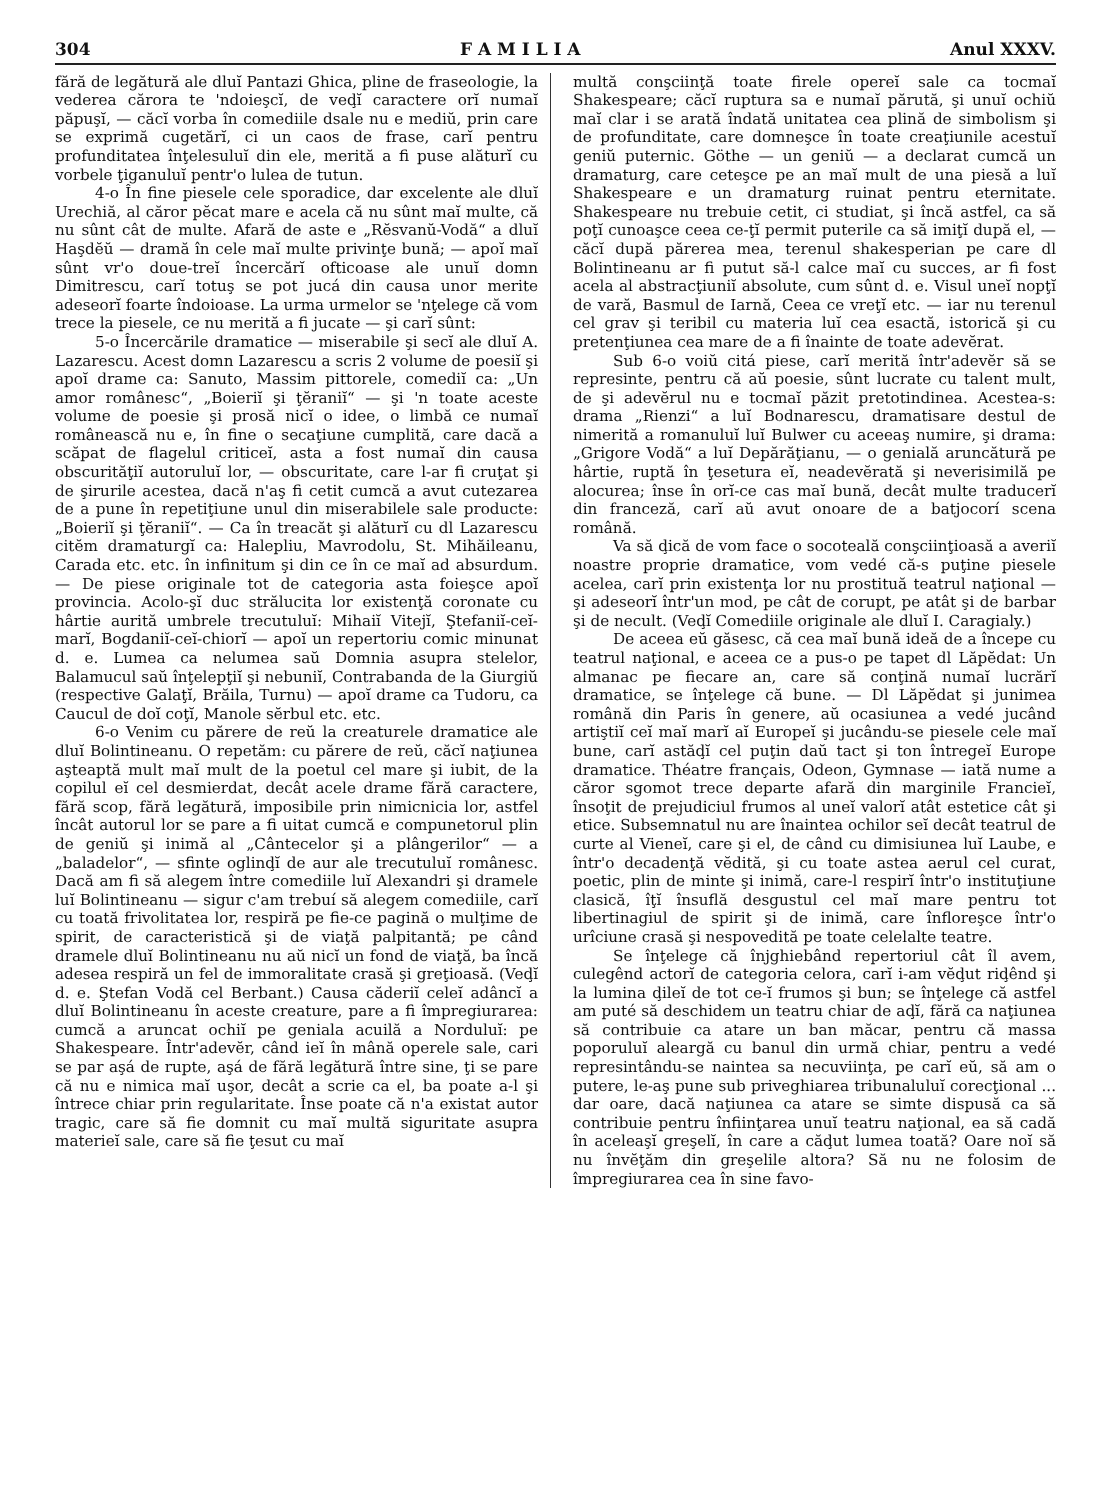304 F A M I L I A Anul XXXV.
fără de legătură ale dluĭ Pantazi Ghica, pline de fraseologie, la vederea cărora te 'ndoieşcĭ, de veḑĭ caractere orĭ numaĭ păpuşĭ, — căcĭ vorba în comediile dsale nu e mediŭ, prin care se exprimă cugetărĭ, ci un caos de frase, carĭ pentru profunditatea înţelesuluĭ din ele, merită a fi puse alăturĭ cu vorbele ţiganuluĭ pentr'o lulea de tutun.
4-o În fine piesele cele sporadice, dar excelente ale dluĭ Urechiă, al căror pĕcat mare e acela că nu sûnt maĭ multe, că nu sûnt cât de multe. Afară de aste e „Rĕsvanŭ-Vodă“ a dluĭ Haşdĕŭ — dramă în cele maĭ multe privinţe bună; — apoĭ maĭ sûnt vr'o doue-treĭ încercărĭ ofticoase ale unuĭ domn Dimitrescu, carĭ totuş se pot jucá din causa unor merite adeseorĭ foarte îndoioase. La urma urmelor se 'nţelege că vom trece la piesele, ce nu merită a fi jucate — şi carĭ sûnt:
5-o Încercările dramatice — miserabile şi secĭ ale dluĭ A. Lazarescu. Acest domn Lazarescu a scris 2 volume de poesiĭ şi apoĭ drame ca: Sanuto, Massim pittorele, comediĭ ca: „Un amor românesc“, „Boieriĭ şi ţĕraniĭ“ — şi 'n toate aceste volume de poesie şi prosă nicĭ o idee, o limbă ce numaĭ românească nu e, în fine o secaţiune cumplită, care dacă a scăpat de flagelul criticeĭ, asta a fost numaĭ din causa obscurităţiĭ autoruluĭ lor, — obscuritate, care l-ar fi cruţat şi de şirurile acestea, dacă n'aş fi cetit cumcă a avut cutezarea de a pune în repetiţiune unul din miserabilele sale producte: „Boieriĭ şi ţĕraniĭ“. — Ca în treacăt şi alăturĭ cu dl Lazarescu citĕm dramaturgĭ ca: Halepliu, Mavrodolu, St. Mihăileanu, Carada etc. etc. în infinitum şi din ce în ce maĭ ad absurdum. — De piese originale tot de categoria asta foieşce apoĭ provincia. Acolo-şĭ duc strălucita lor existenţă coronate cu hârtie aurită umbrele trecutuluĭ: Mihaiĭ Vitejĭ, Ştefaniĭ-ceĭ-marĭ, Bogdaniĭ-ceĭ-chiorĭ — apoĭ un repertoriu comic minunat d. e. Lumea ca nelumea saŭ Domnia asupra stelelor, Balamucul saŭ înţelepţiĭ şi nebuniĭ, Contrabanda de la Giurgiŭ (respective Galaţĭ, Brăila, Turnu) — apoĭ drame ca Tudoru, ca Caucul de doĭ coţĭ, Manole sĕrbul etc. etc.
6-o Venim cu părere de reŭ la creaturele dramatice ale dluĭ Bolintineanu. O repetăm: cu părere de reŭ, căcĭ naţiunea aşteaptă mult maĭ mult de la poetul cel mare şi iubit, de la copilul eĭ cel desmierdat, decât acele drame fără caractere, fără scop, fără legătură, imposibile prin nimicnicia lor, astfel încât autorul lor se pare a fi uitat cumcă e compunetorul plin de geniŭ şi inimă al „Cântecelor şi a plângerilor“ — a „baladelor“, — sfinte oglinḑĭ de aur ale trecutuluĭ românesc. Dacă am fi să alegem între comediile luĭ Alexandri şi dramele luĭ Bolintineanu — sigur c'am trebuí să alegem comediile, carĭ cu toată frivolitatea lor, respiră pe fie-ce pagină o mulţime de spirit, de caracteristică şi de viaţă palpitantă; pe când dramele dluĭ Bolintineanu nu aŭ nicĭ un fond de viaţă, ba încă adesea respiră un fel de immoralitate crasă şi greţioasă. (Veḑĭ d. e. Ştefan Vodă cel Berbant.) Causa căderiĭ celeĭ adâncĭ a dluĭ Bolintineanu în aceste creature, pare a fi împregiurarea: cumcă a aruncat ochiĭ pe geniala acuilă a Norduluĭ: pe Shakespeare. Într'adevĕr, când ieĭ în mână operele sale, cari se par aşá de rupte, aşá de fără legătură între sine, ţi se pare că nu e nimica maĭ uşor, decât a scrie ca el, ba poate a-l şi întrece chiar prin regularitate. Înse poate că n'a existat autor tragic, care să fie domnit cu maĭ multă siguritate asupra materieĭ sale, care să fie ţesut cu maĭ
multă conşciinţă toate firele opereĭ sale ca tocmaĭ Shakespeare; căcĭ ruptura sa e numaĭ părută, şi unuĭ ochiŭ maĭ clar i se arată îndată unitatea cea plină de simbolism şi de profunditate, care domneşce în toate creaţiunile acestuĭ geniŭ puternic. Göthe — un geniŭ — a declarat cumcă un dramaturg, care ceteşce pe an maĭ mult de una piesă a luĭ Shakespeare e un dramaturg ruinat pentru eternitate. Shakespeare nu trebuie cetit, ci studiat, şi încă astfel, ca să poţĭ cunoaşce ceea ce-ţĭ permit puterile ca să imiţĭ după el, — căcĭ după părerea mea, terenul shakesperian pe care dl Bolintineanu ar fi putut să-l calce maĭ cu succes, ar fi fost acela al abstracţiuniĭ absolute, cum sûnt d. e. Visul uneĭ nopţĭ de vară, Basmul de Iarnă, Ceea ce vreţĭ etc. — iar nu terenul cel grav şi teribil cu materia luĭ cea esactă, istorică şi cu pretenţiunea cea mare de a fi înainte de toate adevĕrat.
Sub 6-o voiŭ citá piese, carĭ merită într'adevĕr să se represinte, pentru că aŭ poesie, sûnt lucrate cu talent mult, de şi adevĕrul nu e tocmaĭ păzit pretotindinea. Acestea-s: drama „Rienzi“ a luĭ Bodnarescu, dramatisare destul de nimerită a romanuluĭ luĭ Bulwer cu aceeaş numire, şi drama: „Grigore Vodă“ a luĭ Depărăţianu, — o genială aruncătură pe hârtie, ruptă în ţesetura eĭ, neadevĕrată şi neverisimilă pe alocurea; înse în orĭ-ce cas maĭ bună, decât multe traducerĭ din franceză, carĭ aŭ avut onoare de a batjocorí scena română.
Va să ḑică de vom face o socoteală conşciinţioasă a averiĭ noastre proprie dramatice, vom vedé că-s puţine piesele acelea, carĭ prin existenţa lor nu prostituă teatrul naţional — şi adeseorĭ într'un mod, pe cât de corupt, pe atât şi de barbar şi de necult. (Veḑĭ Comediile originale ale dluĭ I. Caragialy.)
De aceea eŭ găsesc, că cea maĭ bună ideă de a începe cu teatrul naţional, e aceea ce a pus-o pe tapet dl Lăpĕdat: Un almanac pe fiecare an, care să conţină numaĭ lucrărĭ dramatice, se înţelege că bune. — Dl Lăpĕdat şi junimea română din Paris în genere, aŭ ocasiunea a vedé jucând artiştiĭ ceĭ maĭ marĭ aĭ Europeĭ şi jucându-se piesele cele maĭ bune, carĭ astăḑĭ cel puţin daŭ tact şi ton întregeĭ Europe dramatice. Théatre français, Odeon, Gymnase — iată nume a căror sgomot trece departe afară din marginile Francieĭ, însoţit de prejudiciul frumos al uneĭ valorĭ atât estetice cât şi etice. Subsemnatul nu are înaintea ochilor seĭ decât teatrul de curte al Vieneĭ, care şi el, de când cu dimisiunea luĭ Laube, e într'o decadenţă vĕdită, şi cu toate astea aerul cel curat, poetic, plin de minte şi inimă, care-l respirĭ într'o instituţiune clasică, îţĭ însuflă desgustul cel maĭ mare pentru tot libertinagiul de spirit şi de inimă, care înfloreşce într'o urîciune crasă şi nespovedită pe toate celelalte teatre.
Se înţelege că înjghiebând repertoriul cât îl avem, culegênd actorĭ de categoria celora, carĭ i-am vĕḑut riḑênd şi la lumina ḑileĭ de tot ce-ĭ frumos şi bun; se înţelege că astfel am puté să deschidem un teatru chiar de aḑĭ, fără ca naţiunea să contribuie ca atare un ban măcar, pentru că massa poporuluĭ aleargă cu banul din urmă chiar, pentru a vedé represintându-se naintea sa necuviinţa, pe carĭ eŭ, să am o putere, le-aş pune sub priveghiarea tribunaluluĭ corecţional ... dar oare, dacă naţiunea ca atare se simte dispusă ca să contribuie pentru înfiinţarea unuĭ teatru naţional, ea să cadă în aceleaşĭ greşelĭ, în care a căḑut lumea toată? Oare noĭ să nu învĕţăm din greşelile altora? Să nu ne folosim de împregiurarea cea în sine favo-